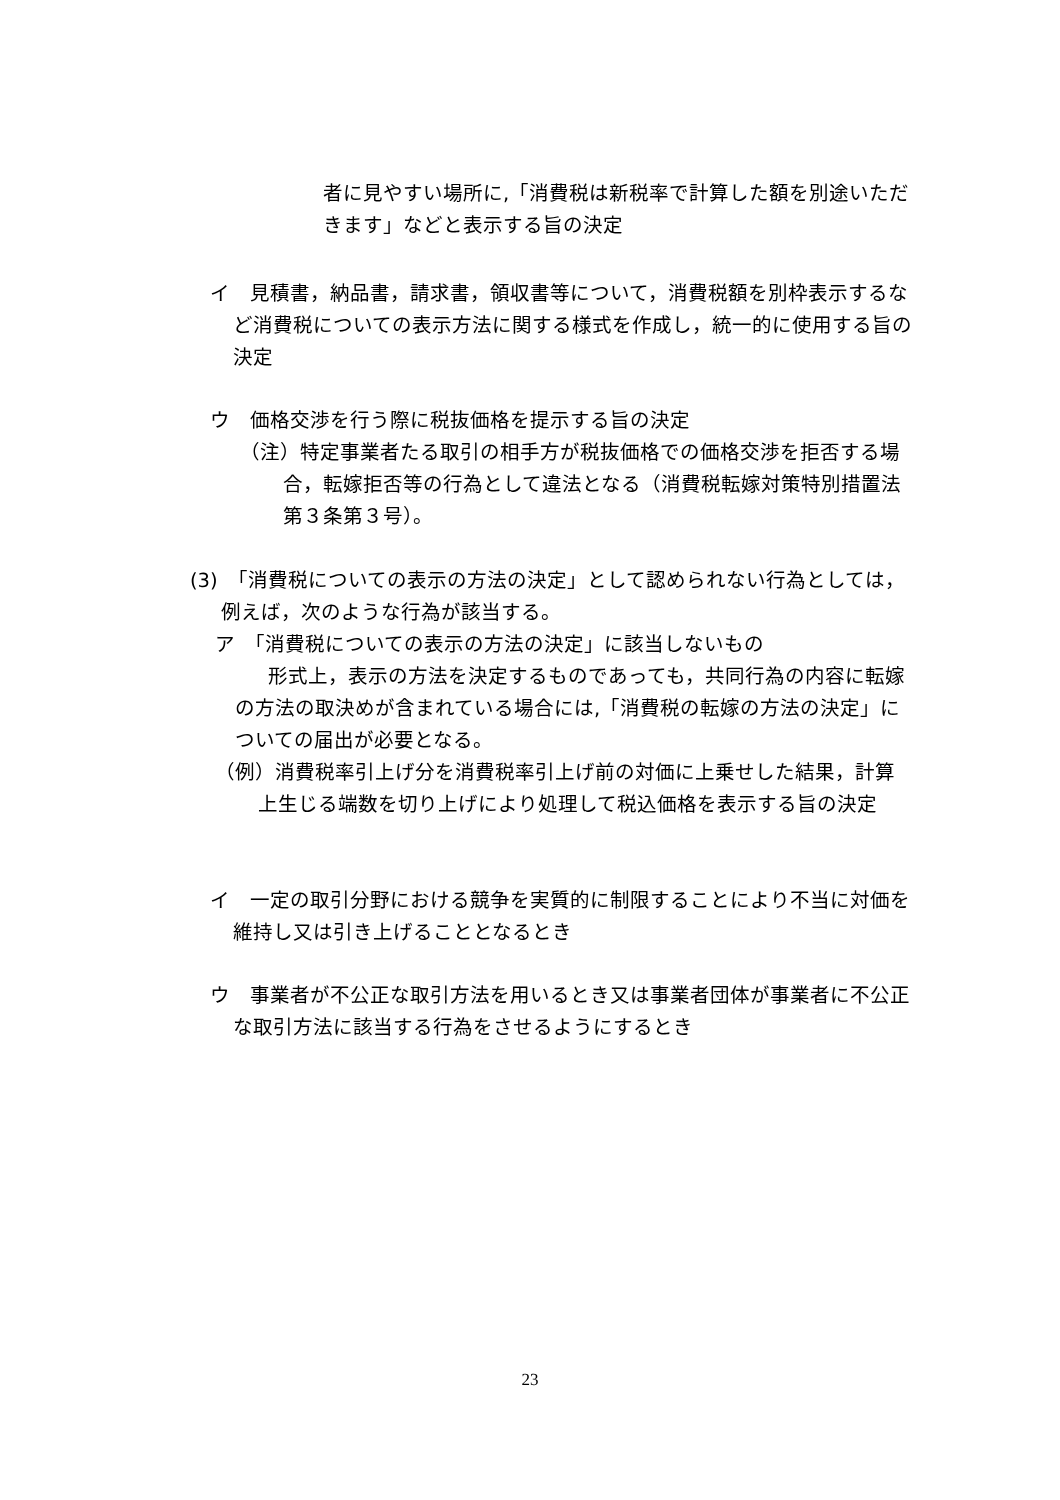者に見やすい場所に,「消費税は新税率で計算した額を別途いただきます」などと表示する旨の決定
イ　見積書，納品書，請求書，領収書等について，消費税額を別枠表示するなど消費税についての表示方法に関する様式を作成し，統一的に使用する旨の決定
ウ　価格交渉を行う際に税抜価格を提示する旨の決定
（注）特定事業者たる取引の相手方が税抜価格での価格交渉を拒否する場合，転嫁拒否等の行為として違法となる（消費税転嫁対策特別措置法第３条第３号）。
(3)　「消費税についての表示の方法の決定」として認められない行為としては，例えば，次のような行為が該当する。
ア　「消費税についての表示の方法の決定」に該当しないもの
形式上，表示の方法を決定するものであっても，共同行為の内容に転嫁の方法の取決めが含まれている場合には,「消費税の転嫁の方法の決定」についての届出が必要となる。
（例）消費税率引上げ分を消費税率引上げ前の対価に上乗せした結果，計算上生じる端数を切り上げにより処理して税込価格を表示する旨の決定
イ　一定の取引分野における競争を実質的に制限することにより不当に対価を維持し又は引き上げることとなるとき
ウ　事業者が不公正な取引方法を用いるとき又は事業者団体が事業者に不公正な取引方法に該当する行為をさせるようにするとき
23